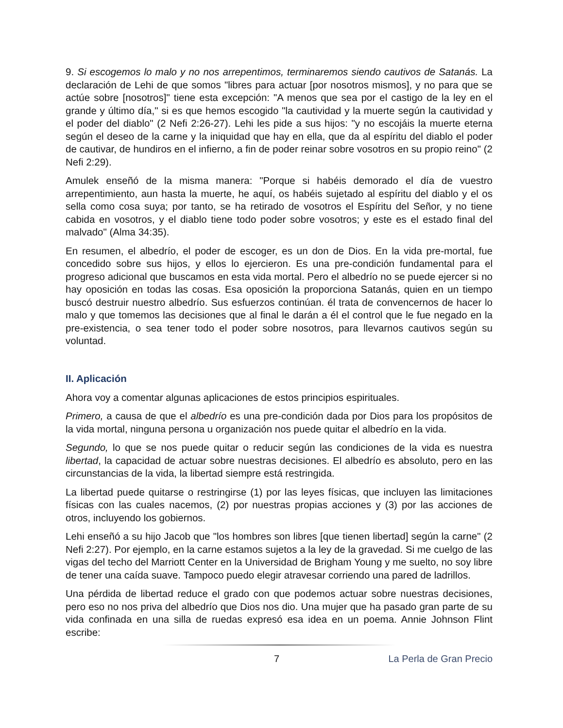9. Si escogemos lo malo y no nos arrepentimos, terminaremos siendo cautivos de Satanás. La declaración de Lehi de que somos "libres para actuar [por nosotros mismos], y no para que se actúe sobre [nosotros]" tiene esta excepción: "A menos que sea por el castigo de la ley en el grande y último día," si es que hemos escogido "la cautividad y la muerte según la cautividad y el poder del diablo" (2 Nefi 2:26-27). Lehi les pide a sus hijos: "y no escojáis la muerte eterna según el deseo de la carne y la iniquidad que hay en ella, que da al espíritu del diablo el poder de cautivar, de hundiros en el infierno, a fin de poder reinar sobre vosotros en su propio reino" (2 Nefi 2:29).
Amulek enseñó de la misma manera: "Porque si habéis demorado el día de vuestro arrepentimiento, aun hasta la muerte, he aquí, os habéis sujetado al espíritu del diablo y el os sella como cosa suya; por tanto, se ha retirado de vosotros el Espíritu del Señor, y no tiene cabida en vosotros, y el diablo tiene todo poder sobre vosotros; y este es el estado final del malvado" (Alma 34:35).
En resumen, el albedrío, el poder de escoger, es un don de Dios. En la vida pre-mortal, fue concedido sobre sus hijos, y ellos lo ejercieron. Es una pre-condición fundamental para el progreso adicional que buscamos en esta vida mortal. Pero el albedrío no se puede ejercer si no hay oposición en todas las cosas. Esa oposición la proporciona Satanás, quien en un tiempo buscó destruir nuestro albedrío. Sus esfuerzos continúan. él trata de convencernos de hacer lo malo y que tomemos las decisiones que al final le darán a él el control que le fue negado en la pre-existencia, o sea tener todo el poder sobre nosotros, para llevarnos cautivos según su voluntad.
II. Aplicación
Ahora voy a comentar algunas aplicaciones de estos principios espirituales.
Primero, a causa de que el albedrío es una pre-condición dada por Dios para los propósitos de la vida mortal, ninguna persona u organización nos puede quitar el albedrío en la vida.
Segundo, lo que se nos puede quitar o reducir según las condiciones de la vida es nuestra libertad, la capacidad de actuar sobre nuestras decisiones. El albedrío es absoluto, pero en las circunstancias de la vida, la libertad siempre está restringida.
La libertad puede quitarse o restringirse (1) por las leyes físicas, que incluyen las limitaciones físicas con las cuales nacemos, (2) por nuestras propias acciones y (3) por las acciones de otros, incluyendo los gobiernos.
Lehi enseñó a su hijo Jacob que "los hombres son libres [que tienen libertad] según la carne" (2 Nefi 2:27). Por ejemplo, en la carne estamos sujetos a la ley de la gravedad. Si me cuelgo de las vigas del techo del Marriott Center en la Universidad de Brigham Young y me suelto, no soy libre de tener una caída suave. Tampoco puedo elegir atravesar corriendo una pared de ladrillos.
Una pérdida de libertad reduce el grado con que podemos actuar sobre nuestras decisiones, pero eso no nos priva del albedrío que Dios nos dio. Una mujer que ha pasado gran parte de su vida confinada en una silla de ruedas expresó esa idea en un poema. Annie Johnson Flint escribe:
7 La Perla de Gran Precio